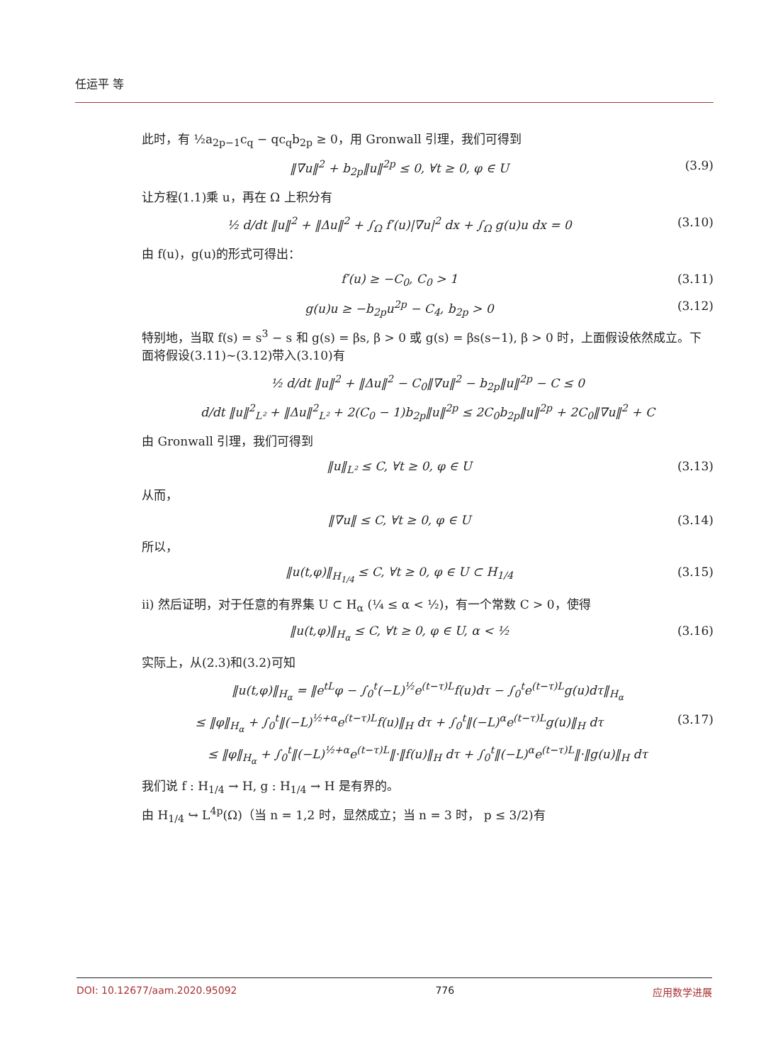任运平 等
此时，有 ½a<sub>2p−1</sub>c<sub>q</sub> − qc<sub>q</sub>b<sub>2p</sub> ≥ 0，用 Gronwall 引理，我们可得到
‖∇u‖<sup>2</sup> + b<sub>2p</sub>‖u‖<sup>2p</sup> ≤ 0, ∀t ≥ 0, φ ∈ U (3.9)
让方程(1.1)乘 u，再在 Ω 上积分有
½ d/dt ‖u‖<sup>2</sup> + ‖Δu‖<sup>2</sup> + ∫<sub>Ω</sub> f′(u)|∇u|<sup>2</sup> dx + ∫<sub>Ω</sub> g(u)u dx = 0 (3.10)
由 f(u)，g(u)的形式可得出：
f′(u) ≥ −C<sub>0</sub>, C<sub>0</sub> > 1 (3.11)
g(u)u ≥ −b<sub>2p</sub>u<sup>2p</sup> − C<sub>4</sub>, b<sub>2p</sub> > 0 (3.12)
特别地，当取 f(s) = s<sup>3</sup> − s 和 g(s) = βs, β > 0 或 g(s) = βs(s−1), β > 0 时，上面假设依然成立。下面将假设(3.11)~(3.12)带入(3.10)有
½ d/dt ‖u‖<sup>2</sup> + ‖Δu‖<sup>2</sup> − C<sub>0</sub>‖∇u‖<sup>2</sup> − b<sub>2p</sub>‖u‖<sup>2p</sup> − C ≤ 0
d/dt ‖u‖<sup>2</sup><sub>L²</sub> + ‖Δu‖<sup>2</sup><sub>L²</sub> + 2(C<sub>0</sub> − 1)b<sub>2p</sub>‖u‖<sup>2p</sup> ≤ 2C<sub>0</sub>b<sub>2p</sub>‖u‖<sup>2p</sup> + 2C<sub>0</sub>‖∇u‖<sup>2</sup> + C
由 Gronwall 引理，我们可得到
‖u‖<sub>L²</sub> ≤ C, ∀t ≥ 0, φ ∈ U (3.13)
从而，
‖∇u‖ ≤ C, ∀t ≥ 0, φ ∈ U (3.14)
所以，
‖u(t,φ)‖<sub>H<sub>1/4</sub></sub> ≤ C, ∀t ≥ 0, φ ∈ U ⊂ H<sub>1/4</sub> (3.15)
ii) 然后证明，对于任意的有界集 U ⊂ H<sub>α</sub> (¼ ≤ α < ½)，有一个常数 C > 0，使得
‖u(t,φ)‖<sub>H<sub>α</sub></sub> ≤ C, ∀t ≥ 0, φ ∈ U, α < ½ (3.16)
实际上，从(2.3)和(3.2)可知
‖u(t,φ)‖<sub>H<sub>α</sub></sub> = ‖e<sup>tL</sup>φ − ∫<sub>0</sub><sup>t</sup>(−L)<sup>½</sup>e<sup>(t−τ)L</sup>f(u)dτ − ∫<sub>0</sub><sup>t</sup>e<sup>(t−τ)L</sup>g(u)dτ‖<sub>H<sub>α</sub></sub>
≤ ‖φ‖<sub>H<sub>α</sub></sub> + ∫<sub>0</sub><sup>t</sup>‖(−L)<sup>½+α</sup>e<sup>(t−τ)L</sup>f(u)‖<sub>H</sub> dτ + ∫<sub>0</sub><sup>t</sup>‖(−L)<sup>α</sup>e<sup>(t−τ)L</sup>g(u)‖<sub>H</sub> dτ (3.17)
≤ ‖φ‖<sub>H<sub>α</sub></sub> + ∫<sub>0</sub><sup>t</sup>‖(−L)<sup>½+α</sup>e<sup>(t−τ)L</sup>‖·‖f(u)‖<sub>H</sub> dτ + ∫<sub>0</sub><sup>t</sup>‖(−L)<sup>α</sup>e<sup>(t−τ)L</sup>‖·‖g(u)‖<sub>H</sub> dτ
我们说 f : H<sub>1/4</sub> → H, g : H<sub>1/4</sub> → H 是有界的。
由 H<sub>1/4</sub> ↪ L<sup>4p</sup>(Ω)（当 n = 1,2 时，显然成立；当 n = 3 时， p ≤ 3/2)有
DOI: 10.12677/aam.2020.95092 776 应用数学进展